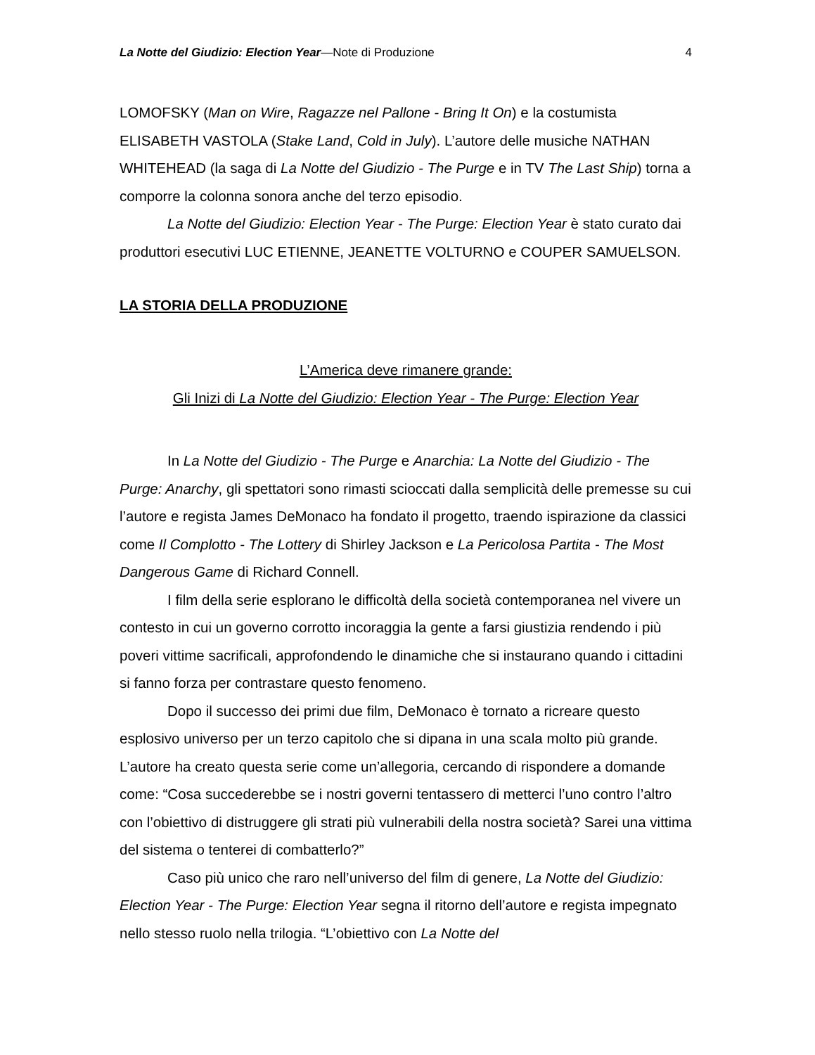La Notte del Giudizio: Election Year—Note di Produzione 4
LOMOFSKY (Man on Wire, Ragazze nel Pallone - Bring It On) e la costumista ELISABETH VASTOLA (Stake Land, Cold in July). L’autore delle musiche NATHAN WHITEHEAD (la saga di La Notte del Giudizio - The Purge e in TV The Last Ship) torna a comporre la colonna sonora anche del terzo episodio.
La Notte del Giudizio: Election Year - The Purge: Election Year è stato curato dai produttori esecutivi LUC ETIENNE, JEANETTE VOLTURNO e COUPER SAMUELSON.
LA STORIA DELLA PRODUZIONE
L’America deve rimanere grande:
Gli Inizi di La Notte del Giudizio: Election Year - The Purge: Election Year
In La Notte del Giudizio - The Purge e Anarchia: La Notte del Giudizio - The Purge: Anarchy, gli spettatori sono rimasti scioccati dalla semplicità delle premesse su cui l’autore e regista James DeMonaco ha fondato il progetto, traendo ispirazione da classici come Il Complotto - The Lottery di Shirley Jackson e La Pericolosa Partita - The Most Dangerous Game di Richard Connell.
I film della serie esplorano le difficoltà della società contemporanea nel vivere un contesto in cui un governo corrotto incoraggia la gente a farsi giustizia rendendo i più poveri vittime sacrificali, approfondendo le dinamiche che si instaurano quando i cittadini si fanno forza per contrastare questo fenomeno.
Dopo il successo dei primi due film, DeMonaco è tornato a ricreare questo esplosivo universo per un terzo capitolo che si dipana in una scala molto più grande. L’autore ha creato questa serie come un’allegoria, cercando di rispondere a domande come: “Cosa succederebbe se i nostri governi tentassero di metterci l’uno contro l’altro con l’obiettivo di distruggere gli strati più vulnerabili della nostra società? Sarei una vittima del sistema o tenterei di combatterlo?”
Caso più unico che raro nell’universo del film di genere, La Notte del Giudizio: Election Year - The Purge: Election Year segna il ritorno dell’autore e regista impegnato nello stesso ruolo nella trilogia. “L’obiettivo con La Notte del